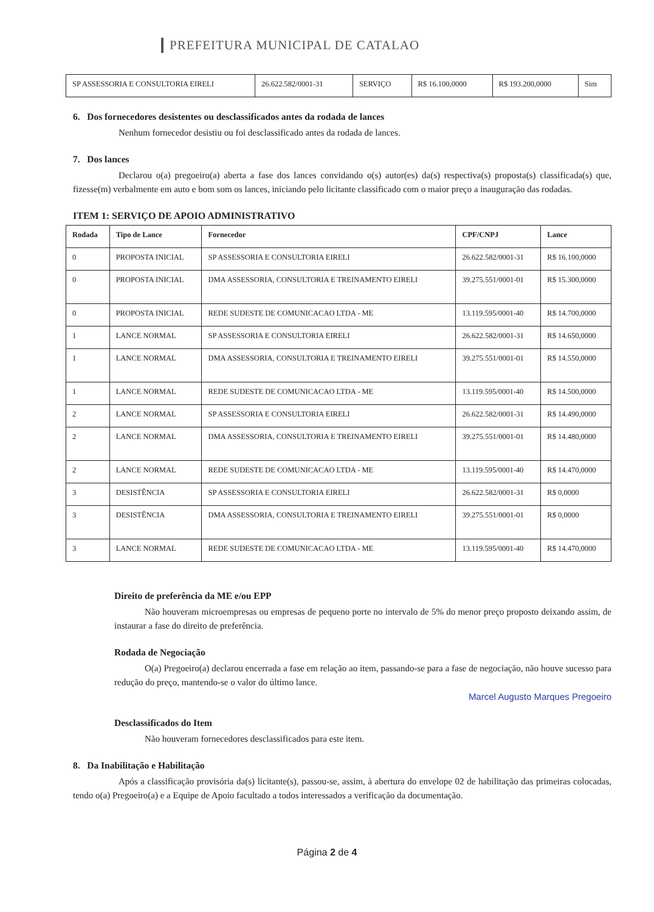PREFEITURA MUNICIPAL DE CATALAO
| SP ASSESSORIA E CONSULTORIA EIRELI | 26.622.582/0001-31 | SERVIÇO | R$ 16.100,0000 | R$ 193.200,0000 | Sim |
6. Dos fornecedores desistentes ou desclassificados antes da rodada de lances
Nenhum fornecedor desistiu ou foi desclassificado antes da rodada de lances.
7. Dos lances
Declarou o(a) pregoeiro(a) aberta a fase dos lances convidando o(s) autor(es) da(s) respectiva(s) proposta(s) classificada(s) que, fizesse(m) verbalmente em auto e bom som os lances, iniciando pelo licitante classificado com o maior preço a inauguração das rodadas.
ITEM 1: SERVIÇO DE APOIO ADMINISTRATIVO
| Rodada | Tipo de Lance | Fornecedor | CPF/CNPJ | Lance |
| --- | --- | --- | --- | --- |
| 0 | PROPOSTA INICIAL | SP ASSESSORIA E CONSULTORIA EIRELI | 26.622.582/0001-31 | R$ 16.100,0000 |
| 0 | PROPOSTA INICIAL | DMA ASSESSORIA, CONSULTORIA E TREINAMENTO EIRELI | 39.275.551/0001-01 | R$ 15.300,0000 |
| 0 | PROPOSTA INICIAL | REDE SUDESTE DE COMUNICACAO LTDA - ME | 13.119.595/0001-40 | R$ 14.700,0000 |
| 1 | LANCE NORMAL | SP ASSESSORIA E CONSULTORIA EIRELI | 26.622.582/0001-31 | R$ 14.650,0000 |
| 1 | LANCE NORMAL | DMA ASSESSORIA, CONSULTORIA E TREINAMENTO EIRELI | 39.275.551/0001-01 | R$ 14.550,0000 |
| 1 | LANCE NORMAL | REDE SUDESTE DE COMUNICACAO LTDA - ME | 13.119.595/0001-40 | R$ 14.500,0000 |
| 2 | LANCE NORMAL | SP ASSESSORIA E CONSULTORIA EIRELI | 26.622.582/0001-31 | R$ 14.490,0000 |
| 2 | LANCE NORMAL | DMA ASSESSORIA, CONSULTORIA E TREINAMENTO EIRELI | 39.275.551/0001-01 | R$ 14.480,0000 |
| 2 | LANCE NORMAL | REDE SUDESTE DE COMUNICACAO LTDA - ME | 13.119.595/0001-40 | R$ 14.470,0000 |
| 3 | DESISTÊNCIA | SP ASSESSORIA E CONSULTORIA EIRELI | 26.622.582/0001-31 | R$ 0,0000 |
| 3 | DESISTÊNCIA | DMA ASSESSORIA, CONSULTORIA E TREINAMENTO EIRELI | 39.275.551/0001-01 | R$ 0,0000 |
| 3 | LANCE NORMAL | REDE SUDESTE DE COMUNICACAO LTDA - ME | 13.119.595/0001-40 | R$ 14.470,0000 |
Direito de preferência da ME e/ou EPP
Não houveram microempresas ou empresas de pequeno porte no intervalo de 5% do menor preço proposto deixando assim, de instaurar a fase do direito de preferência.
Rodada de Negociação
O(a) Pregoeiro(a) declarou encerrada a fase em relação ao item, passando-se para a fase de negociação, não houve sucesso para redução do preço, mantendo-se o valor do último lance.
Marcel Augusto Marques Pregoeiro
Desclassificados do Item
Não houveram fornecedores desclassificados para este item.
8. Da Inabilitação e Habilitação
Após a classificação provisória da(s) licitante(s), passou-se, assim, à abertura do envelope 02 de habilitação das primeiras colocadas, tendo o(a) Pregoeiro(a) e a Equipe de Apoio facultado a todos interessados a verificação da documentação.
Página 2 de 4